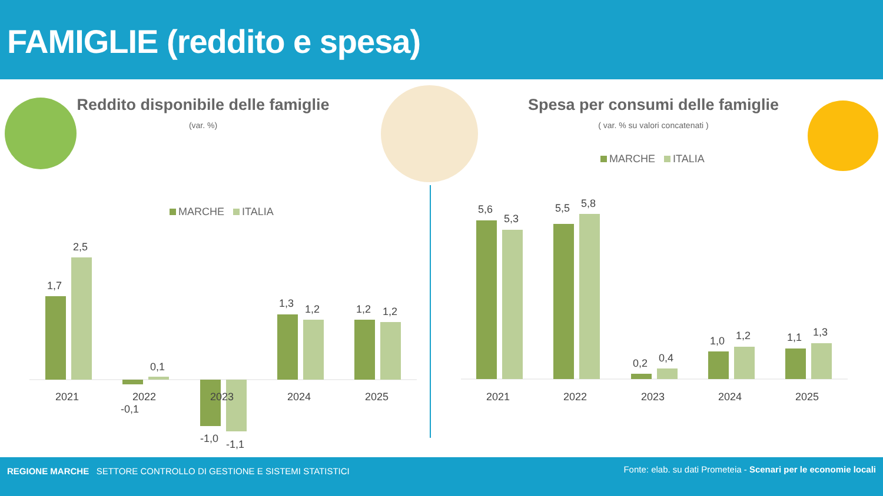FAMIGLIE (reddito e spesa)
Reddito disponibile delle famiglie
(var. %)
Spesa per consumi delle famiglie
( var. % su valori concatenati )
MARCHE ITALIA
MARCHE ITALIA
1,7
2,5
-0,1
0,1
-1,0
-1,1
1,3
1,2
1,2
1,2
2021
2022
2023
2024
2025
5,6
5,3
5,5
5,8
0,2
0,4
1,0
1,2
1,1
1,3
2021
2022
2023
2024
2025
REGIONE MARCHE SETTORE CONTROLLO DI GESTIONE E SISTEMI STATISTICI
Fonte: elab. su dati Prometeia - Scenari per le economie locali